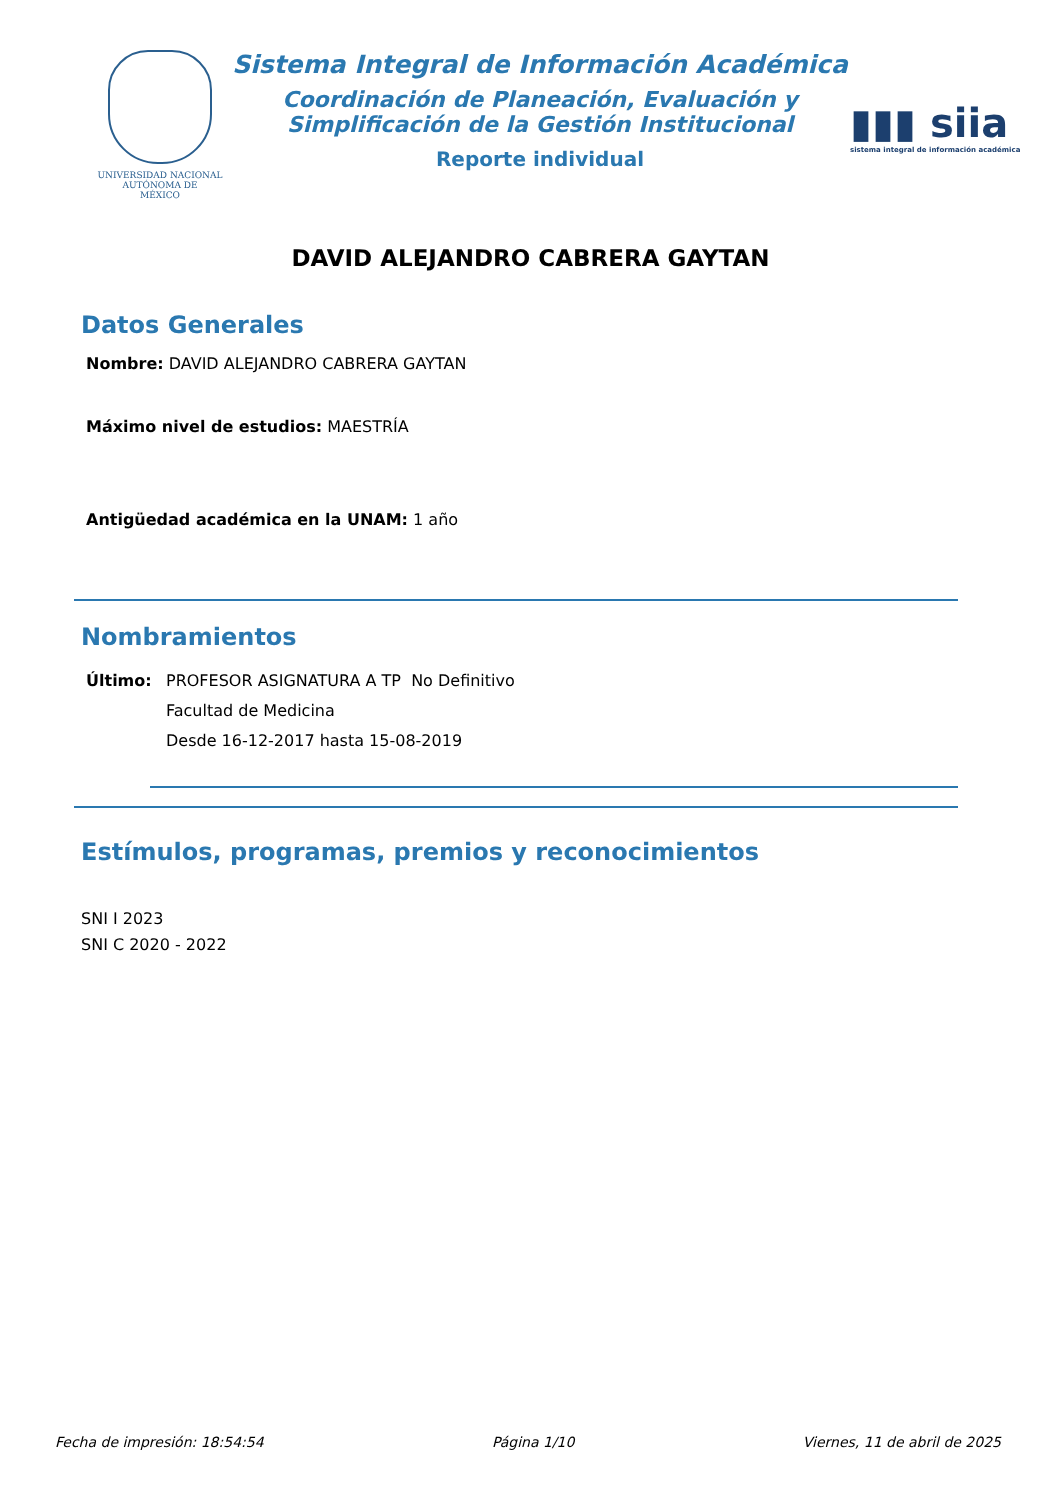UNIVERSIDAD NACIONAL
AUTÓNOMA DE
MÉXICO
Sistema Integral de Información Académica
Coordinación de Planeación, Evaluación y
Simplificación de la Gestión Institucional
Reporte individual
▮▮▮ siia
sistema integral de información académica
DAVID ALEJANDRO CABRERA GAYTAN
Datos Generales
Nombre: DAVID ALEJANDRO CABRERA GAYTAN
Máximo nivel de estudios: MAESTRÍA
Antigüedad académica en la UNAM: 1 año
Nombramientos
Último: PROFESOR ASIGNATURA A TP No Definitivo
Facultad de Medicina
Desde 16-12-2017 hasta 15-08-2019
Estímulos, programas, premios y reconocimientos
SNI I 2023
SNI C 2020 - 2022
Fecha de impresión: 18:54:54 Página 1/10 Viernes, 11 de abril de 2025